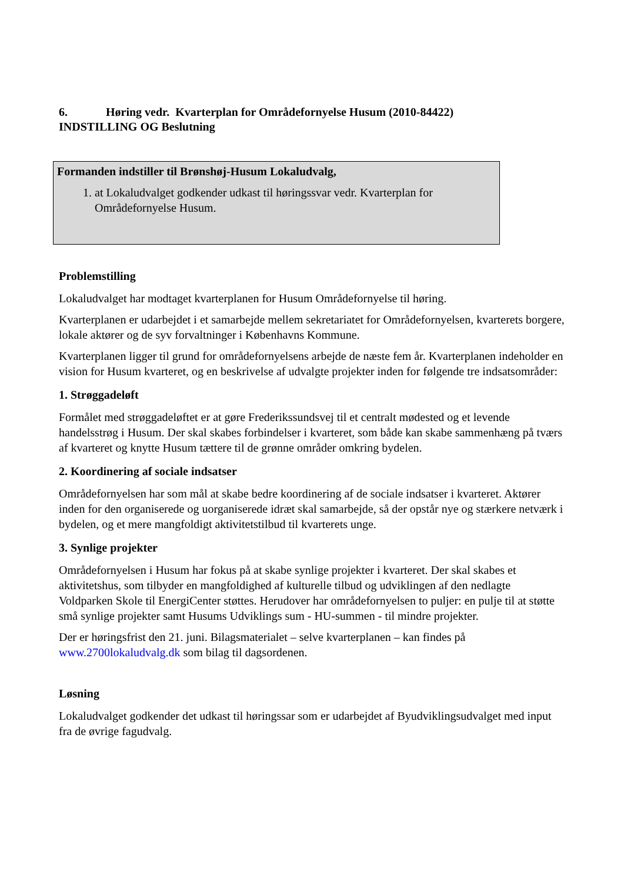6. Høring vedr. Kvarterplan for Områdefornyelse Husum (2010-84422)
INDSTILLING OG Beslutning
Formanden indstiller til Brønshøj-Husum Lokaludvalg,
1. at Lokaludvalget godkender udkast til høringssvar vedr. Kvarterplan for Områdefornyelse Husum.
Problemstilling
Lokaludvalget har modtaget kvarterplanen for Husum Områdefornyelse til høring.
Kvarterplanen er udarbejdet i et samarbejde mellem sekretariatet for Områdefornyelsen, kvarterets borgere, lokale aktører og de syv forvaltninger i Københavns Kommune.
Kvarterplanen ligger til grund for områdefornyelsens arbejde de næste fem år. Kvarterplanen indeholder en vision for Husum kvarteret, og en beskrivelse af udvalgte projekter inden for følgende tre indsatsområder:
1. Strøggadeløft
Formålet med strøggadeløftet er at gøre Frederikssundsvej til et centralt mødested og et levende handelsstrøg i Husum. Der skal skabes forbindelser i kvarteret, som både kan skabe sammenhæng på tværs af kvarteret og knytte Husum tættere til de grønne områder omkring bydelen.
2. Koordinering af sociale indsatser
Områdefornyelsen har som mål at skabe bedre koordinering af de sociale indsatser i kvarteret. Aktører inden for den organiserede og uorganiserede idræt skal samarbejde, så der opstår nye og stærkere netværk i bydelen, og et mere mangfoldigt aktivitetstilbud til kvarterets unge.
3. Synlige projekter
Områdefornyelsen i Husum har fokus på at skabe synlige projekter i kvarteret. Der skal skabes et aktivitetshus, som tilbyder en mangfoldighed af kulturelle tilbud og udviklingen af den nedlagte Voldparken Skole til EnergiCenter støttes. Herudover har områdefornyelsen to puljer: en pulje til at støtte små synlige projekter samt Husums Udviklings sum - HU-summen - til mindre projekter.
Der er høringsfrist den 21. juni. Bilagsmaterialet – selve kvarterplanen – kan findes på www.2700lokaludvalg.dk som bilag til dagsordenen.
Løsning
Lokaludvalget godkender det udkast til høringssar som er udarbejdet af Byudviklingsudvalget med input fra de øvrige fagudvalg.